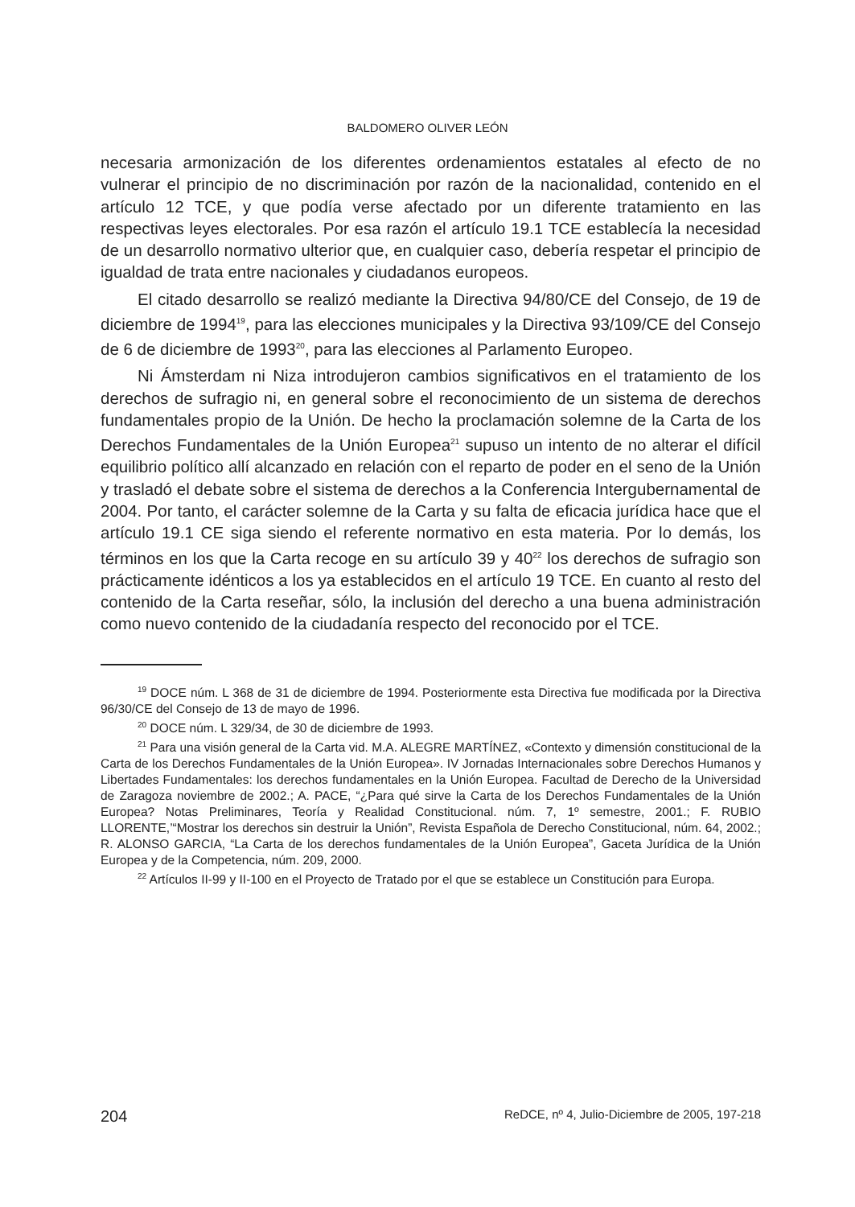BALDOMERO OLIVER LEÓN
necesaria armonización de los diferentes ordenamientos estatales al efecto de no vulnerar el principio de no discriminación por razón de la nacionalidad, contenido en el artículo 12 TCE, y que podía verse afectado por un diferente tratamiento en las respectivas leyes electorales. Por esa razón el artículo 19.1 TCE establecía la necesidad de un desarrollo normativo ulterior que, en cualquier caso, debería respetar el principio de igualdad de trata entre nacionales y ciudadanos europeos.
El citado desarrollo se realizó mediante la Directiva 94/80/CE del Consejo, de 19 de diciembre de 1994<sup>19</sup>, para las elecciones municipales y la Directiva 93/109/CE del Consejo de 6 de diciembre de 1993<sup>20</sup>, para las elecciones al Parlamento Europeo.
Ni Ámsterdam ni Niza introdujeron cambios significativos en el tratamiento de los derechos de sufragio ni, en general sobre el reconocimiento de un sistema de derechos fundamentales propio de la Unión. De hecho la proclamación solemne de la Carta de los Derechos Fundamentales de la Unión Europea<sup>21</sup> supuso un intento de no alterar el difícil equilibrio político allí alcanzado en relación con el reparto de poder en el seno de la Unión y trasladó el debate sobre el sistema de derechos a la Conferencia Intergubernamental de 2004. Por tanto, el carácter solemne de la Carta y su falta de eficacia jurídica hace que el artículo 19.1 CE siga siendo el referente normativo en esta materia. Por lo demás, los términos en los que la Carta recoge en su artículo 39 y 40<sup>22</sup> los derechos de sufragio son prácticamente idénticos a los ya establecidos en el artículo 19 TCE. En cuanto al resto del contenido de la Carta reseñar, sólo, la inclusión del derecho a una buena administración como nuevo contenido de la ciudadanía respecto del reconocido por el TCE.
<sup>19</sup> DOCE núm. L 368 de 31 de diciembre de 1994. Posteriormente esta Directiva fue modificada por la Directiva 96/30/CE del Consejo de 13 de mayo de 1996.
<sup>20</sup> DOCE núm. L 329/34, de 30 de diciembre de 1993.
<sup>21</sup> Para una visión general de la Carta vid. M.A. ALEGRE MARTÍNEZ, «Contexto y dimensión constitucional de la Carta de los Derechos Fundamentales de la Unión Europea». IV Jornadas Internacionales sobre Derechos Humanos y Libertades Fundamentales: los derechos fundamentales en la Unión Europea. Facultad de Derecho de la Universidad de Zaragoza noviembre de 2002.; A. PACE, “¿Para qué sirve la Carta de los Derechos Fundamentales de la Unión Europea? Notas Preliminares, Teoría y Realidad Constitucional. núm. 7, 1º semestre, 2001.; F. RUBIO LLORENTE,’“Mostrar los derechos sin destruir la Unión”, Revista Española de Derecho Constitucional, núm. 64, 2002.; R. ALONSO GARCIA, “La Carta de los derechos fundamentales de la Unión Europea”, Gaceta Jurídica de la Unión Europea y de la Competencia, núm. 209, 2000.
<sup>22</sup> Artículos II-99 y II-100 en el Proyecto de Tratado por el que se establece un Constitución para Europa.
204 ReDCE, nº 4, Julio-Diciembre de 2005, 197-218